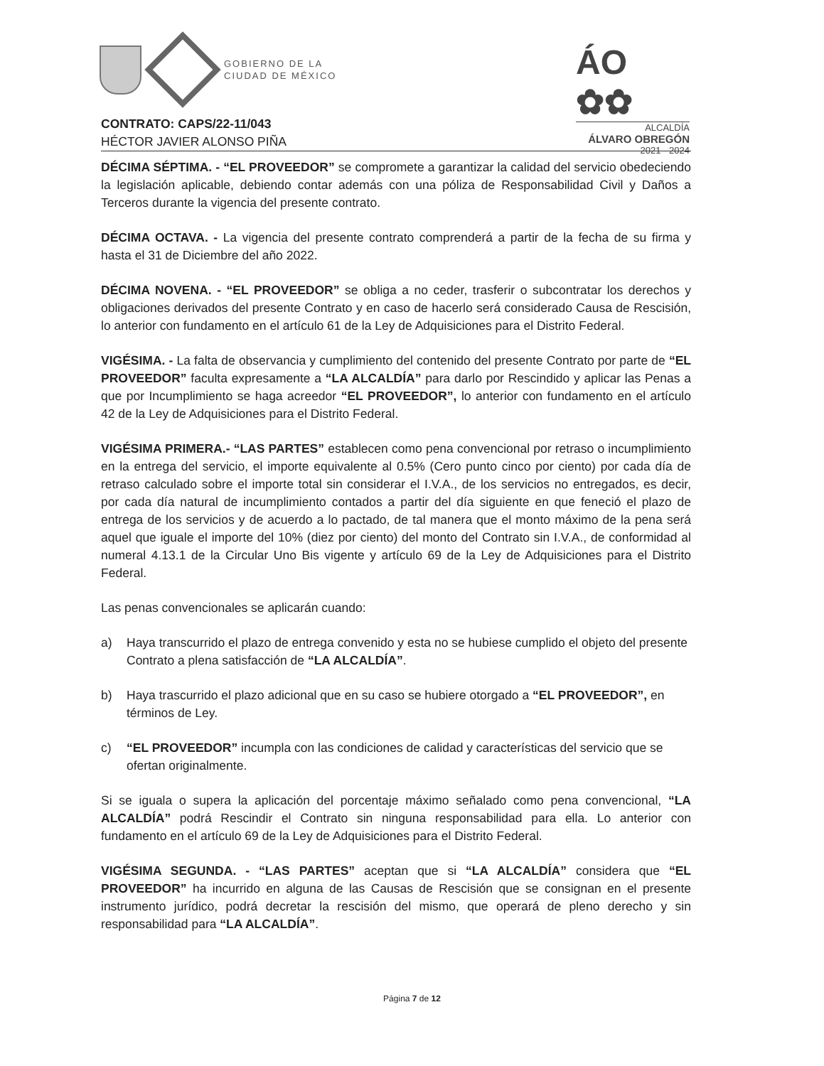GOBIERNO DE LA
CIUDAD DE MÉXICO
ÁO ✿✿
ALCALDÍA
ÁLVARO OBREGÓN
2021 - 2024
CONTRATO: CAPS/22-11/043
HÉCTOR JAVIER ALONSO PIÑA
DÉCIMA SÉPTIMA. - “EL PROVEEDOR” se compromete a garantizar la calidad del servicio obedeciendo la legislación aplicable, debiendo contar además con una póliza de Responsabilidad Civil y Daños a Terceros durante la vigencia del presente contrato.
DÉCIMA OCTAVA. - La vigencia del presente contrato comprenderá a partir de la fecha de su firma y hasta el 31 de Diciembre del año 2022.
DÉCIMA NOVENA. - “EL PROVEEDOR” se obliga a no ceder, trasferir o subcontratar los derechos y obligaciones derivados del presente Contrato y en caso de hacerlo será considerado Causa de Rescisión, lo anterior con fundamento en el artículo 61 de la Ley de Adquisiciones para el Distrito Federal.
VIGÉSIMA. - La falta de observancia y cumplimiento del contenido del presente Contrato por parte de “EL PROVEEDOR” faculta expresamente a “LA ALCALDÍA” para darlo por Rescindido y aplicar las Penas a que por Incumplimiento se haga acreedor “EL PROVEEDOR”, lo anterior con fundamento en el artículo 42 de la Ley de Adquisiciones para el Distrito Federal.
VIGÉSIMA PRIMERA.- “LAS PARTES” establecen como pena convencional por retraso o incumplimiento en la entrega del servicio, el importe equivalente al 0.5% (Cero punto cinco por ciento) por cada día de retraso calculado sobre el importe total sin considerar el I.V.A., de los servicios no entregados, es decir, por cada día natural de incumplimiento contados a partir del día siguiente en que feneció el plazo de entrega de los servicios y de acuerdo a lo pactado, de tal manera que el monto máximo de la pena será aquel que iguale el importe del 10% (diez por ciento) del monto del Contrato sin I.V.A., de conformidad al numeral 4.13.1 de la Circular Uno Bis vigente y artículo 69 de la Ley de Adquisiciones para el Distrito Federal.
Las penas convencionales se aplicarán cuando:
a) Haya transcurrido el plazo de entrega convenido y esta no se hubiese cumplido el objeto del presente Contrato a plena satisfacción de “LA ALCALDÍA”.
b) Haya trascurrido el plazo adicional que en su caso se hubiere otorgado a “EL PROVEEDOR”, en términos de Ley.
c) “EL PROVEEDOR” incumpla con las condiciones de calidad y características del servicio que se ofertan originalmente.
Si se iguala o supera la aplicación del porcentaje máximo señalado como pena convencional, “LA ALCALDÍA” podrá Rescindir el Contrato sin ninguna responsabilidad para ella. Lo anterior con fundamento en el artículo 69 de la Ley de Adquisiciones para el Distrito Federal.
VIGÉSIMA SEGUNDA. - “LAS PARTES” aceptan que si “LA ALCALDÍA” considera que “EL PROVEEDOR” ha incurrido en alguna de las Causas de Rescisión que se consignan en el presente instrumento jurídico, podrá decretar la rescisión del mismo, que operará de pleno derecho y sin responsabilidad para “LA ALCALDÍA”.
Página 7 de 12